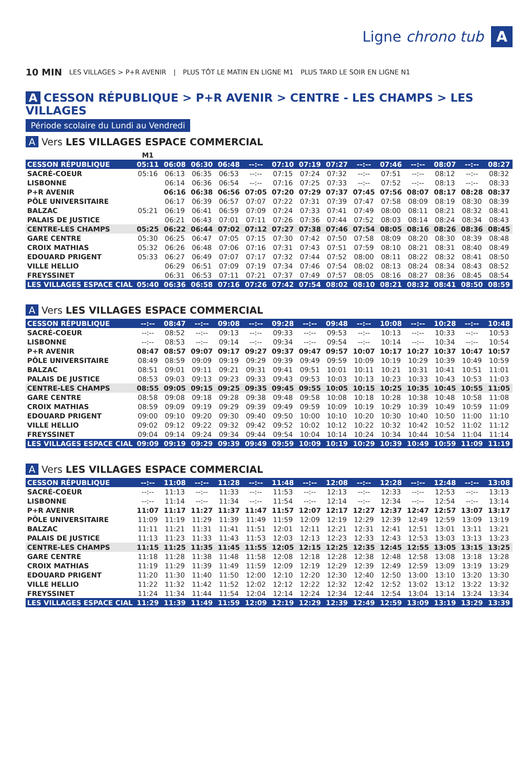Ligne chrono tub A
10 MIN LES VILLAGES > P+R AVENIR | PLUS TÔT LE MATIN EN LIGNE M1 PLUS TARD LE SOIR EN LIGNE N1
A CESSON RÉPUBLIQUE > P+R AVENIR > CENTRE - LES CHAMPS > LES VILLAGES
Période scolaire du Lundi au Vendredi
A Vers LES VILLAGES ESPACE COMMERCIAL
| | M1 | | | | | | | | | | | | | |
| --- | --- | --- | --- | --- | --- | --- | --- | --- | --- | --- | --- | --- | --- | --- |
| CESSON RÉPUBLIQUE | 05:11 | 06:08 | 06:30 | 06:48 | --:-- | 07:10 | 07:19 | 07:27 | --:-- | 07:46 | --:-- | 08:07 | --:-- | 08:27 |
| SACRÉ-COEUR | 05:16 | 06:13 | 06:35 | 06:53 | --:-- | 07:15 | 07:24 | 07:32 | --:-- | 07:51 | --:-- | 08:12 | --:-- | 08:32 |
| LISBONNE | | 06:14 | 06:36 | 06:54 | --:-- | 07:16 | 07:25 | 07:33 | --:-- | 07:52 | --:-- | 08:13 | --:-- | 08:33 |
| P+R AVENIR | | 06:16 | 06:38 | 06:56 | 07:05 | 07:20 | 07:29 | 07:37 | 07:45 | 07:56 | 08:07 | 08:17 | 08:28 | 08:37 |
| PÔLE UNIVERSITAIRE | | 06:17 | 06:39 | 06:57 | 07:07 | 07:22 | 07:31 | 07:39 | 07:47 | 07:58 | 08:09 | 08:19 | 08:30 | 08:39 |
| BALZAC | 05:21 | 06:19 | 06:41 | 06:59 | 07:09 | 07:24 | 07:33 | 07:41 | 07:49 | 08:00 | 08:11 | 08:21 | 08:32 | 08:41 |
| PALAIS DE JUSTICE | | 06:21 | 06:43 | 07:01 | 07:11 | 07:26 | 07:36 | 07:44 | 07:52 | 08:03 | 08:14 | 08:24 | 08:34 | 08:43 |
| CENTRE-LES CHAMPS | 05:25 | 06:22 | 06:44 | 07:02 | 07:12 | 07:27 | 07:38 | 07:46 | 07:54 | 08:05 | 08:16 | 08:26 | 08:36 | 08:45 |
| GARE CENTRE | 05:30 | 06:25 | 06:47 | 07:05 | 07:15 | 07:30 | 07:42 | 07:50 | 07:58 | 08:09 | 08:20 | 08:30 | 08:39 | 08:48 |
| CROIX MATHIAS | 05:32 | 06:26 | 06:48 | 07:06 | 07:16 | 07:31 | 07:43 | 07:51 | 07:59 | 08:10 | 08:21 | 08:31 | 08:40 | 08:49 |
| EDOUARD PRIGENT | 05:33 | 06:27 | 06:49 | 07:07 | 07:17 | 07:32 | 07:44 | 07:52 | 08:00 | 08:11 | 08:22 | 08:32 | 08:41 | 08:50 |
| VILLE HELLIO | | 06:29 | 06:51 | 07:09 | 07:19 | 07:34 | 07:46 | 07:54 | 08:02 | 08:13 | 08:24 | 08:34 | 08:43 | 08:52 |
| FREYSSINET | | 06:31 | 06:53 | 07:11 | 07:21 | 07:37 | 07:49 | 07:57 | 08:05 | 08:16 | 08:27 | 08:36 | 08:45 | 08:54 |
| LES VILLAGES ESPACE CIAL | 05:40 | 06:36 | 06:58 | 07:16 | 07:26 | 07:42 | 07:54 | 08:02 | 08:10 | 08:21 | 08:32 | 08:41 | 08:50 | 08:59 |
A Vers LES VILLAGES ESPACE COMMERCIAL
| CESSON RÉPUBLIQUE | --:-- | 08:47 | --:-- | 09:08 | --:-- | 09:28 | --:-- | 09:48 | --:-- | 10:08 | --:-- | 10:28 | --:-- | 10:48 |
| SACRÉ-COEUR | --:-- | 08:52 | --:-- | 09:13 | --:-- | 09:33 | --:-- | 09:53 | --:-- | 10:13 | --:-- | 10:33 | --:-- | 10:53 |
| LISBONNE | --:-- | 08:53 | --:-- | 09:14 | --:-- | 09:34 | --:-- | 09:54 | --:-- | 10:14 | --:-- | 10:34 | --:-- | 10:54 |
| P+R AVENIR | 08:47 | 08:57 | 09:07 | 09:17 | 09:27 | 09:37 | 09:47 | 09:57 | 10:07 | 10:17 | 10:27 | 10:37 | 10:47 | 10:57 |
| PÔLE UNIVERSITAIRE | 08:49 | 08:59 | 09:09 | 09:19 | 09:29 | 09:39 | 09:49 | 09:59 | 10:09 | 10:19 | 10:29 | 10:39 | 10:49 | 10:59 |
| BALZAC | 08:51 | 09:01 | 09:11 | 09:21 | 09:31 | 09:41 | 09:51 | 10:01 | 10:11 | 10:21 | 10:31 | 10:41 | 10:51 | 11:01 |
| PALAIS DE JUSTICE | 08:53 | 09:03 | 09:13 | 09:23 | 09:33 | 09:43 | 09:53 | 10:03 | 10:13 | 10:23 | 10:33 | 10:43 | 10:53 | 11:03 |
| CENTRE-LES CHAMPS | 08:55 | 09:05 | 09:15 | 09:25 | 09:35 | 09:45 | 09:55 | 10:05 | 10:15 | 10:25 | 10:35 | 10:45 | 10:55 | 11:05 |
| GARE CENTRE | 08:58 | 09:08 | 09:18 | 09:28 | 09:38 | 09:48 | 09:58 | 10:08 | 10:18 | 10:28 | 10:38 | 10:48 | 10:58 | 11:08 |
| CROIX MATHIAS | 08:59 | 09:09 | 09:19 | 09:29 | 09:39 | 09:49 | 09:59 | 10:09 | 10:19 | 10:29 | 10:39 | 10:49 | 10:59 | 11:09 |
| EDOUARD PRIGENT | 09:00 | 09:10 | 09:20 | 09:30 | 09:40 | 09:50 | 10:00 | 10:10 | 10:20 | 10:30 | 10:40 | 10:50 | 11:00 | 11:10 |
| VILLE HELLIO | 09:02 | 09:12 | 09:22 | 09:32 | 09:42 | 09:52 | 10:02 | 10:12 | 10:22 | 10:32 | 10:42 | 10:52 | 11:02 | 11:12 |
| FREYSSINET | 09:04 | 09:14 | 09:24 | 09:34 | 09:44 | 09:54 | 10:04 | 10:14 | 10:24 | 10:34 | 10:44 | 10:54 | 11:04 | 11:14 |
| LES VILLAGES ESPACE CIAL | 09:09 | 09:19 | 09:29 | 09:39 | 09:49 | 09:59 | 10:09 | 10:19 | 10:29 | 10:39 | 10:49 | 10:59 | 11:09 | 11:19 |
A Vers LES VILLAGES ESPACE COMMERCIAL
| CESSON RÉPUBLIQUE | --:-- | 11:08 | --:-- | 11:28 | --:-- | 11:48 | --:-- | 12:08 | --:-- | 12:28 | --:-- | 12:48 | --:-- | 13:08 |
| SACRÉ-COEUR | --:-- | 11:13 | --:-- | 11:33 | --:-- | 11:53 | --:-- | 12:13 | --:-- | 12:33 | --:-- | 12:53 | --:-- | 13:13 |
| LISBONNE | --:-- | 11:14 | --:-- | 11:34 | --:-- | 11:54 | --:-- | 12:14 | --:-- | 12:34 | --:-- | 12:54 | --:-- | 13:14 |
| P+R AVENIR | 11:07 | 11:17 | 11:27 | 11:37 | 11:47 | 11:57 | 12:07 | 12:17 | 12:27 | 12:37 | 12:47 | 12:57 | 13:07 | 13:17 |
| PÔLE UNIVERSITAIRE | 11:09 | 11:19 | 11:29 | 11:39 | 11:49 | 11:59 | 12:09 | 12:19 | 12:29 | 12:39 | 12:49 | 12:59 | 13:09 | 13:19 |
| BALZAC | 11:11 | 11:21 | 11:31 | 11:41 | 11:51 | 12:01 | 12:11 | 12:21 | 12:31 | 12:41 | 12:51 | 13:01 | 13:11 | 13:21 |
| PALAIS DE JUSTICE | 11:13 | 11:23 | 11:33 | 11:43 | 11:53 | 12:03 | 12:13 | 12:23 | 12:33 | 12:43 | 12:53 | 13:03 | 13:13 | 13:23 |
| CENTRE-LES CHAMPS | 11:15 | 11:25 | 11:35 | 11:45 | 11:55 | 12:05 | 12:15 | 12:25 | 12:35 | 12:45 | 12:55 | 13:05 | 13:15 | 13:25 |
| GARE CENTRE | 11:18 | 11:28 | 11:38 | 11:48 | 11:58 | 12:08 | 12:18 | 12:28 | 12:38 | 12:48 | 12:58 | 13:08 | 13:18 | 13:28 |
| CROIX MATHIAS | 11:19 | 11:29 | 11:39 | 11:49 | 11:59 | 12:09 | 12:19 | 12:29 | 12:39 | 12:49 | 12:59 | 13:09 | 13:19 | 13:29 |
| EDOUARD PRIGENT | 11:20 | 11:30 | 11:40 | 11:50 | 12:00 | 12:10 | 12:20 | 12:30 | 12:40 | 12:50 | 13:00 | 13:10 | 13:20 | 13:30 |
| VILLE HELLIO | 11:22 | 11:32 | 11:42 | 11:52 | 12:02 | 12:12 | 12:22 | 12:32 | 12:42 | 12:52 | 13:02 | 13:12 | 13:22 | 13:32 |
| FREYSSINET | 11:24 | 11:34 | 11:44 | 11:54 | 12:04 | 12:14 | 12:24 | 12:34 | 12:44 | 12:54 | 13:04 | 13:14 | 13:24 | 13:34 |
| LES VILLAGES ESPACE CIAL | 11:29 | 11:39 | 11:49 | 11:59 | 12:09 | 12:19 | 12:29 | 12:39 | 12:49 | 12:59 | 13:09 | 13:19 | 13:29 | 13:39 |